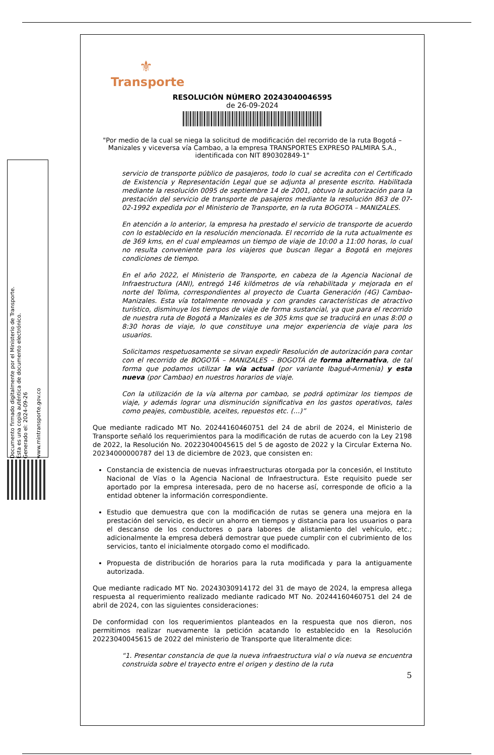Documento firmado digitalmente por el Ministerio de Transporte.
Esta es una copia auténtica de documento electrónico.
Generado el: 2024-09-26
www.mintransporte.gov.co
⚜
Transporte
RESOLUCIÓN NÚMERO 20243040046595
de 26-09-2024
"Por medio de la cual se niega la solicitud de modificación del recorrido de la ruta Bogotá – Manizales y viceversa vía Cambao, a la empresa TRANSPORTES EXPRESO PALMIRA S.A., identificada con NIT 890302849-1"
servicio de transporte público de pasajeros, todo lo cual se acredita con el Certificado de Existencia y Representación Legal que se adjunta al presente escrito. Habilitada mediante la resolución 0095 de septiembre 14 de 2001, obtuvo la autorización para la prestación del servicio de transporte de pasajeros mediante la resolución 863 de 07-02-1992 expedida por el Ministerio de Transporte, en la ruta BOGOTA – MANIZALES.
En atención a lo anterior, la empresa ha prestado el servicio de transporte de acuerdo con lo establecido en la resolución mencionada. El recorrido de la ruta actualmente es de 369 kms, en el cual empleamos un tiempo de viaje de 10:00 a 11:00 horas, lo cual no resulta conveniente para los viajeros que buscan llegar a Bogotá en mejores condiciones de tiempo.
En el año 2022, el Ministerio de Transporte, en cabeza de la Agencia Nacional de Infraestructura (ANI), entregó 146 kilómetros de vía rehabilitada y mejorada en el norte del Tolima, correspondientes al proyecto de Cuarta Generación (4G) Cambao-Manizales. Esta vía totalmente renovada y con grandes características de atractivo turístico, disminuye los tiempos de viaje de forma sustancial, ya que para el recorrido de nuestra ruta de Bogotá a Manizales es de 305 kms que se traducirá en unas 8:00 o 8:30 horas de viaje, lo que constituye una mejor experiencia de viaje para los usuarios.
Solicitamos respetuosamente se sirvan expedir Resolución de autorización para contar con el recorrido de BOGOTÁ – MANIZALES – BOGOTÁ de forma alternativa, de tal forma que podamos utilizar la vía actual (por variante Ibagué-Armenia) y esta nueva (por Cambao) en nuestros horarios de viaje.
Con la utilización de la vía alterna por cambao, se podrá optimizar los tiempos de viaje, y además lograr una disminución significativa en los gastos operativos, tales como peajes, combustible, aceites, repuestos etc. (…)”
Que mediante radicado MT No. 20244160460751 del 24 de abril de 2024, el Ministerio de Transporte señaló los requerimientos para la modificación de rutas de acuerdo con la Ley 2198 de 2022, la Resolución No. 20223040045615 del 5 de agosto de 2022 y la Circular Externa No. 20234000000787 del 13 de diciembre de 2023, que consisten en:
Constancia de existencia de nuevas infraestructuras otorgada por la concesión, el Instituto Nacional de Vías o la Agencia Nacional de Infraestructura. Este requisito puede ser aportado por la empresa interesada, pero de no hacerse así, corresponde de oficio a la entidad obtener la información correspondiente.
Estudio que demuestra que con la modificación de rutas se genera una mejora en la prestación del servicio, es decir un ahorro en tiempos y distancia para los usuarios o para el descanso de los conductores o para labores de alistamiento del vehículo, etc.; adicionalmente la empresa deberá demostrar que puede cumplir con el cubrimiento de los servicios, tanto el inicialmente otorgado como el modificado.
Propuesta de distribución de horarios para la ruta modificada y para la antiguamente autorizada.
Que mediante radicado MT No. 20243030914172 del 31 de mayo de 2024, la empresa allega respuesta al requerimiento realizado mediante radicado MT No. 20244160460751 del 24 de abril de 2024, con las siguientes consideraciones:
De conformidad con los requerimientos planteados en la respuesta que nos dieron, nos permitimos realizar nuevamente la petición acatando lo establecido en la Resolución 20223040045615 de 2022 del ministerio de Transporte que literalmente dice:
“1. Presentar constancia de que la nueva infraestructura vial o vía nueva se encuentra construida sobre el trayecto entre el origen y destino de la ruta
5